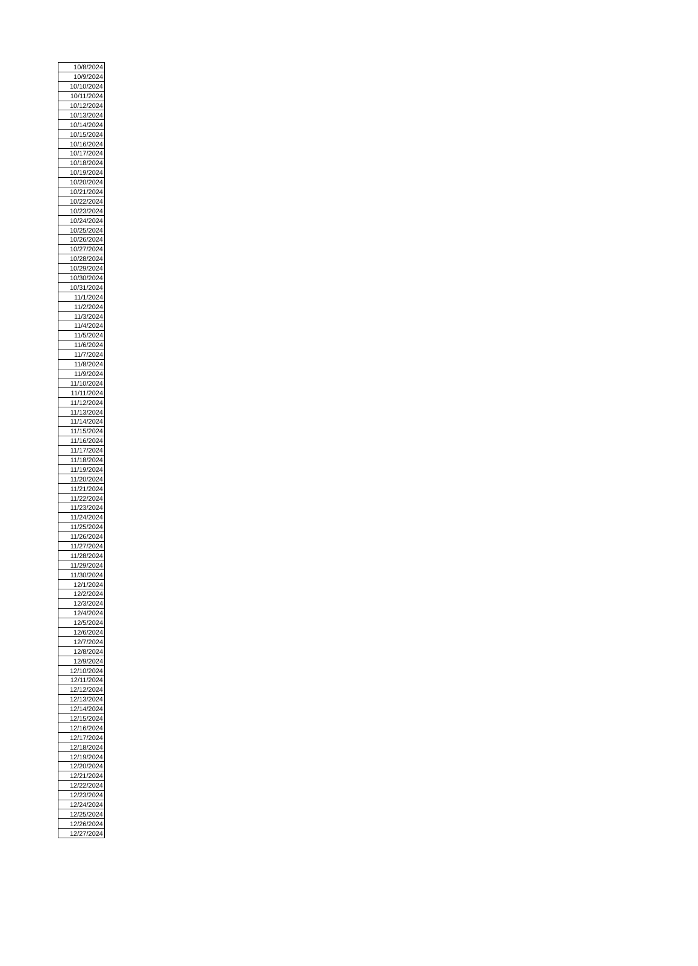| 10/8/2024 |
| 10/9/2024 |
| 10/10/2024 |
| 10/11/2024 |
| 10/12/2024 |
| 10/13/2024 |
| 10/14/2024 |
| 10/15/2024 |
| 10/16/2024 |
| 10/17/2024 |
| 10/18/2024 |
| 10/19/2024 |
| 10/20/2024 |
| 10/21/2024 |
| 10/22/2024 |
| 10/23/2024 |
| 10/24/2024 |
| 10/25/2024 |
| 10/26/2024 |
| 10/27/2024 |
| 10/28/2024 |
| 10/29/2024 |
| 10/30/2024 |
| 10/31/2024 |
| 11/1/2024 |
| 11/2/2024 |
| 11/3/2024 |
| 11/4/2024 |
| 11/5/2024 |
| 11/6/2024 |
| 11/7/2024 |
| 11/8/2024 |
| 11/9/2024 |
| 11/10/2024 |
| 11/11/2024 |
| 11/12/2024 |
| 11/13/2024 |
| 11/14/2024 |
| 11/15/2024 |
| 11/16/2024 |
| 11/17/2024 |
| 11/18/2024 |
| 11/19/2024 |
| 11/20/2024 |
| 11/21/2024 |
| 11/22/2024 |
| 11/23/2024 |
| 11/24/2024 |
| 11/25/2024 |
| 11/26/2024 |
| 11/27/2024 |
| 11/28/2024 |
| 11/29/2024 |
| 11/30/2024 |
| 12/1/2024 |
| 12/2/2024 |
| 12/3/2024 |
| 12/4/2024 |
| 12/5/2024 |
| 12/6/2024 |
| 12/7/2024 |
| 12/8/2024 |
| 12/9/2024 |
| 12/10/2024 |
| 12/11/2024 |
| 12/12/2024 |
| 12/13/2024 |
| 12/14/2024 |
| 12/15/2024 |
| 12/16/2024 |
| 12/17/2024 |
| 12/18/2024 |
| 12/19/2024 |
| 12/20/2024 |
| 12/21/2024 |
| 12/22/2024 |
| 12/23/2024 |
| 12/24/2024 |
| 12/25/2024 |
| 12/26/2024 |
| 12/27/2024 |